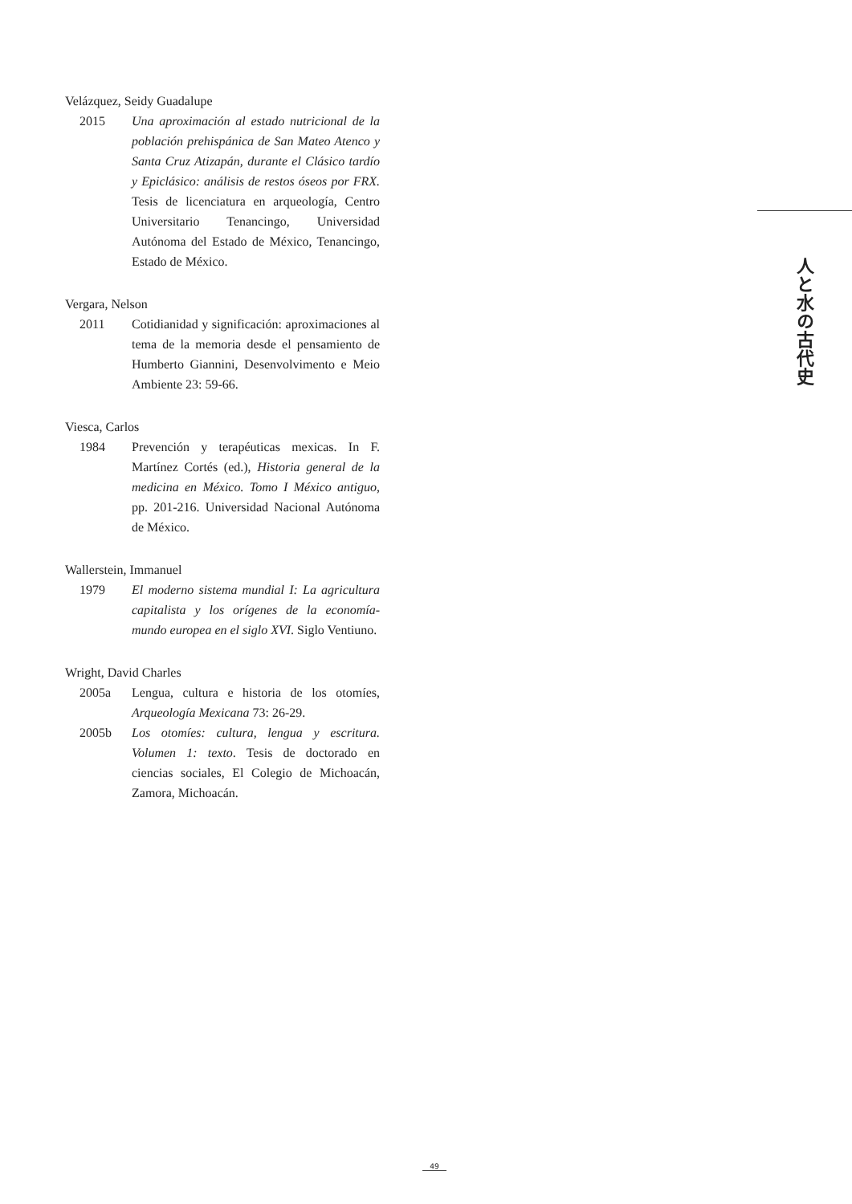Velázquez, Seidy Guadalupe
2015 Una aproximación al estado nutricional de la población prehispánica de San Mateo Atenco y Santa Cruz Atizapán, durante el Clásico tardío y Epiclásico: análisis de restos óseos por FRX. Tesis de licenciatura en arqueología, Centro Universitario Tenancingo, Universidad Autónoma del Estado de México, Tenancingo, Estado de México.
Vergara, Nelson
2011 Cotidianidad y significación: aproximaciones al tema de la memoria desde el pensamiento de Humberto Giannini, Desenvolvimento e Meio Ambiente 23: 59-66.
Viesca, Carlos
1984 Prevención y terapéuticas mexicas. In F. Martínez Cortés (ed.), Historia general de la medicina en México. Tomo I México antiguo, pp. 201-216. Universidad Nacional Autónoma de México.
Wallerstein, Immanuel
1979 El moderno sistema mundial I: La agricultura capitalista y los orígenes de la economía-mundo europea en el siglo XVI. Siglo Ventiuno.
Wright, David Charles
2005a Lengua, cultura e historia de los otomíes, Arqueología Mexicana 73: 26-29.
2005b Los otomíes: cultura, lengua y escritura. Volumen 1: texto. Tesis de doctorado en ciencias sociales, El Colegio de Michoacán, Zamora, Michoacán.
人と水の古代史
49